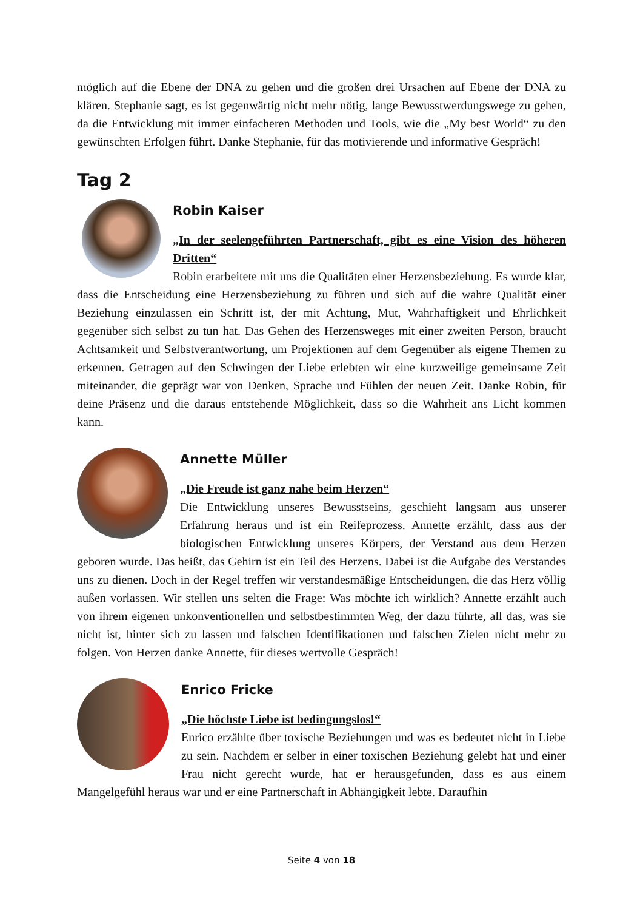möglich auf die Ebene der DNA zu gehen und die großen drei Ursachen auf Ebene der DNA zu klären. Stephanie sagt, es ist gegenwärtig nicht mehr nötig, lange Bewusstwerdungswege zu gehen, da die Entwicklung mit immer einfacheren Methoden und Tools, wie die „My best World“ zu den gewünschten Erfolgen führt. Danke Stephanie, für das motivierende und informative Gespräch!
Tag 2
Robin Kaiser
„In der seelengeführten Partnerschaft, gibt es eine Vision des höheren Dritten“
Robin erarbeitete mit uns die Qualitäten einer Herzensbeziehung. Es wurde klar, dass die Entscheidung eine Herzensbeziehung zu führen und sich auf die wahre Qualität einer Beziehung einzulassen ein Schritt ist, der mit Achtung, Mut, Wahrhaftigkeit und Ehrlichkeit gegenüber sich selbst zu tun hat. Das Gehen des Herzensweges mit einer zweiten Person, braucht Achtsamkeit und Selbstverantwortung, um Projektionen auf dem Gegenüber als eigene Themen zu erkennen. Getragen auf den Schwingen der Liebe erlebten wir eine kurzweilige gemeinsame Zeit miteinander, die geprägt war von Denken, Sprache und Fühlen der neuen Zeit. Danke Robin, für deine Präsenz und die daraus entstehende Möglichkeit, dass so die Wahrheit ans Licht kommen kann.
Annette Müller
„Die Freude ist ganz nahe beim Herzen“
Die Entwicklung unseres Bewusstseins, geschieht langsam aus unserer Erfahrung heraus und ist ein Reifeprozess. Annette erzählt, dass aus der biologischen Entwicklung unseres Körpers, der Verstand aus dem Herzen geboren wurde. Das heißt, das Gehirn ist ein Teil des Herzens. Dabei ist die Aufgabe des Verstandes uns zu dienen. Doch in der Regel treffen wir verstandesmäßige Entscheidungen, die das Herz völlig außen vorlassen. Wir stellen uns selten die Frage: Was möchte ich wirklich? Annette erzählt auch von ihrem eigenen unkonventionellen und selbstbestimmten Weg, der dazu führte, all das, was sie nicht ist, hinter sich zu lassen und falschen Identifikationen und falschen Zielen nicht mehr zu folgen. Von Herzen danke Annette, für dieses wertvolle Gespräch!
Enrico Fricke
„Die höchste Liebe ist bedingungslos!“
Enrico erzählte über toxische Beziehungen und was es bedeutet nicht in Liebe zu sein. Nachdem er selber in einer toxischen Beziehung gelebt hat und einer Frau nicht gerecht wurde, hat er herausgefunden, dass es aus einem Mangelgefühl heraus war und er eine Partnerschaft in Abhängigkeit lebte. Daraufhin
Seite 4 von 18